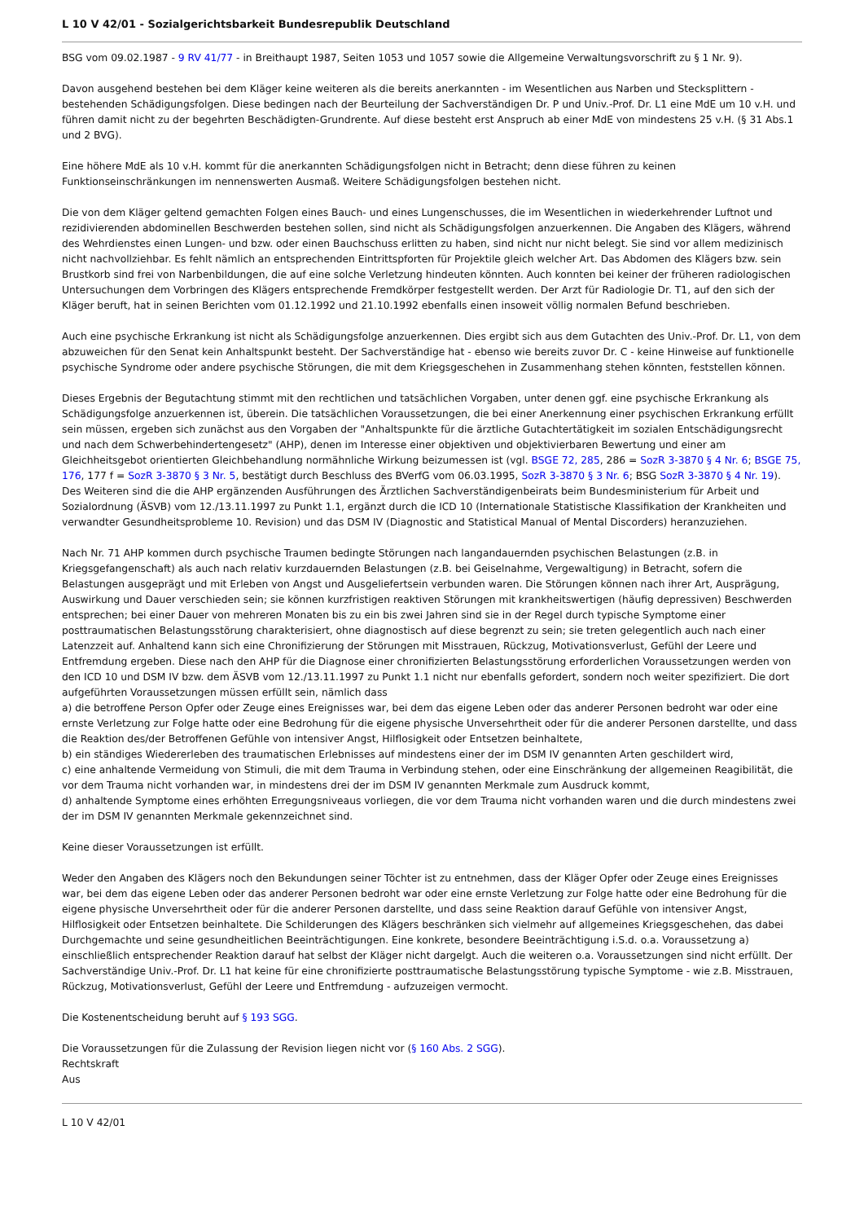L 10 V 42/01 - Sozialgerichtsbarkeit Bundesrepublik Deutschland
BSG vom 09.02.1987 - 9 RV 41/77 - in Breithaupt 1987, Seiten 1053 und 1057 sowie die Allgemeine Verwaltungsvorschrift zu § 1 Nr. 9).
Davon ausgehend bestehen bei dem Kläger keine weiteren als die bereits anerkannten - im Wesentlichen aus Narben und Stecksplittern - bestehenden Schädigungsfolgen. Diese bedingen nach der Beurteilung der Sachverständigen Dr. P und Univ.-Prof. Dr. L1 eine MdE um 10 v.H. und führen damit nicht zu der begehrten Beschädigten-Grundrente. Auf diese besteht erst Anspruch ab einer MdE von mindestens 25 v.H. (§ 31 Abs.1 und 2 BVG).
Eine höhere MdE als 10 v.H. kommt für die anerkannten Schädigungsfolgen nicht in Betracht; denn diese führen zu keinen Funktionseinschränkungen im nennenswerten Ausmaß. Weitere Schädigungsfolgen bestehen nicht.
Die von dem Kläger geltend gemachten Folgen eines Bauch- und eines Lungenschusses, die im Wesentlichen in wiederkehrender Luftnot und rezidivierenden abdominellen Beschwerden bestehen sollen, sind nicht als Schädigungsfolgen anzuerkennen. Die Angaben des Klägers, während des Wehrdienstes einen Lungen- und bzw. oder einen Bauchschuss erlitten zu haben, sind nicht nur nicht belegt. Sie sind vor allem medizinisch nicht nachvollziehbar. Es fehlt nämlich an entsprechenden Eintrittspforten für Projektile gleich welcher Art. Das Abdomen des Klägers bzw. sein Brustkorb sind frei von Narbenbildungen, die auf eine solche Verletzung hindeuten könnten. Auch konnten bei keiner der früheren radiologischen Untersuchungen dem Vorbringen des Klägers entsprechende Fremdkörper festgestellt werden. Der Arzt für Radiologie Dr. T1, auf den sich der Kläger beruft, hat in seinen Berichten vom 01.12.1992 und 21.10.1992 ebenfalls einen insoweit völlig normalen Befund beschrieben.
Auch eine psychische Erkrankung ist nicht als Schädigungsfolge anzuerkennen. Dies ergibt sich aus dem Gutachten des Univ.-Prof. Dr. L1, von dem abzuweichen für den Senat kein Anhaltspunkt besteht. Der Sachverständige hat - ebenso wie bereits zuvor Dr. C - keine Hinweise auf funktionelle psychische Syndrome oder andere psychische Störungen, die mit dem Kriegsgeschehen in Zusammenhang stehen könnten, feststellen können.
Dieses Ergebnis der Begutachtung stimmt mit den rechtlichen und tatsächlichen Vorgaben, unter denen ggf. eine psychische Erkrankung als Schädigungsfolge anzuerkennen ist, überein. Die tatsächlichen Voraussetzungen, die bei einer Anerkennung einer psychischen Erkrankung erfüllt sein müssen, ergeben sich zunächst aus den Vorgaben der "Anhaltspunkte für die ärztliche Gutachtertätigkeit im sozialen Entschädigungsrecht und nach dem Schwerbehindertengesetz" (AHP), denen im Interesse einer objektiven und objektivierbaren Bewertung und einer am Gleichheitsgebot orientierten Gleichbehandlung normähnliche Wirkung beizumessen ist (vgl. BSGE 72, 285, 286 = SozR 3-3870 § 4 Nr. 6; BSGE 75, 176, 177 f = SozR 3-3870 § 3 Nr. 5, bestätigt durch Beschluss des BVerfG vom 06.03.1995, SozR 3-3870 § 3 Nr. 6; BSG SozR 3-3870 § 4 Nr. 19). Des Weiteren sind die die AHP ergänzenden Ausführungen des Ärztlichen Sachverständigenbeirats beim Bundesministerium für Arbeit und Sozialordnung (ÄSVB) vom 12./13.11.1997 zu Punkt 1.1, ergänzt durch die ICD 10 (Internationale Statistische Klassifikation der Krankheiten und verwandter Gesundheitsprobleme 10. Revision) und das DSM IV (Diagnostic and Statistical Manual of Mental Discorders) heranzuziehen.
Nach Nr. 71 AHP kommen durch psychische Traumen bedingte Störungen nach langandauernden psychischen Belastungen (z.B. in Kriegsgefangenschaft) als auch nach relativ kurzdauernden Belastungen (z.B. bei Geiselnahme, Vergewaltigung) in Betracht, sofern die Belastungen ausgeprägt und mit Erleben von Angst und Ausgeliefertsein verbunden waren. Die Störungen können nach ihrer Art, Ausprägung, Auswirkung und Dauer verschieden sein; sie können kurzfristigen reaktiven Störungen mit krankheitswertigen (häufig depressiven) Beschwerden entsprechen; bei einer Dauer von mehreren Monaten bis zu ein bis zwei Jahren sind sie in der Regel durch typische Symptome einer posttraumatischen Belastungsstörung charakterisiert, ohne diagnostisch auf diese begrenzt zu sein; sie treten gelegentlich auch nach einer Latenzzeit auf. Anhaltend kann sich eine Chronifizierung der Störungen mit Misstrauen, Rückzug, Motivationsverlust, Gefühl der Leere und Entfremdung ergeben. Diese nach den AHP für die Diagnose einer chronifizierten Belastungsstörung erforderlichen Voraussetzungen werden von den ICD 10 und DSM IV bzw. dem ÄSVB vom 12./13.11.1997 zu Punkt 1.1 nicht nur ebenfalls gefordert, sondern noch weiter spezifiziert. Die dort aufgeführten Voraussetzungen müssen erfüllt sein, nämlich dass
a) die betroffene Person Opfer oder Zeuge eines Ereignisses war, bei dem das eigene Leben oder das anderer Personen bedroht war oder eine ernste Verletzung zur Folge hatte oder eine Bedrohung für die eigene physische Unversehrtheit oder für die anderer Personen darstellte, und dass die Reaktion des/der Betroffenen Gefühle von intensiver Angst, Hilflosigkeit oder Entsetzen beinhaltete,
b) ein ständiges Wiedererleben des traumatischen Erlebnisses auf mindestens einer der im DSM IV genannten Arten geschildert wird,
c) eine anhaltende Vermeidung von Stimuli, die mit dem Trauma in Verbindung stehen, oder eine Einschränkung der allgemeinen Reagibilität, die vor dem Trauma nicht vorhanden war, in mindestens drei der im DSM IV genannten Merkmale zum Ausdruck kommt,
d) anhaltende Symptome eines erhöhten Erregungsniveaus vorliegen, die vor dem Trauma nicht vorhanden waren und die durch mindestens zwei der im DSM IV genannten Merkmale gekennzeichnet sind.
Keine dieser Voraussetzungen ist erfüllt.
Weder den Angaben des Klägers noch den Bekundungen seiner Töchter ist zu entnehmen, dass der Kläger Opfer oder Zeuge eines Ereignisses war, bei dem das eigene Leben oder das anderer Personen bedroht war oder eine ernste Verletzung zur Folge hatte oder eine Bedrohung für die eigene physische Unversehrtheit oder für die anderer Personen darstellte, und dass seine Reaktion darauf Gefühle von intensiver Angst, Hilflosigkeit oder Entsetzen beinhaltete. Die Schilderungen des Klägers beschränken sich vielmehr auf allgemeines Kriegsgeschehen, das dabei Durchgemachte und seine gesundheitlichen Beeinträchtigungen. Eine konkrete, besondere Beeinträchtigung i.S.d. o.a. Voraussetzung a) einschließlich entsprechender Reaktion darauf hat selbst der Kläger nicht dargelgt. Auch die weiteren o.a. Voraussetzungen sind nicht erfüllt. Der Sachverständige Univ.-Prof. Dr. L1 hat keine für eine chronifizierte posttraumatische Belastungsstörung typische Symptome - wie z.B. Misstrauen, Rückzug, Motivationsverlust, Gefühl der Leere und Entfremdung - aufzuzeigen vermocht.
Die Kostenentscheidung beruht auf § 193 SGG.
Die Voraussetzungen für die Zulassung der Revision liegen nicht vor (§ 160 Abs. 2 SGG).
Rechtskraft
Aus
L 10 V 42/01